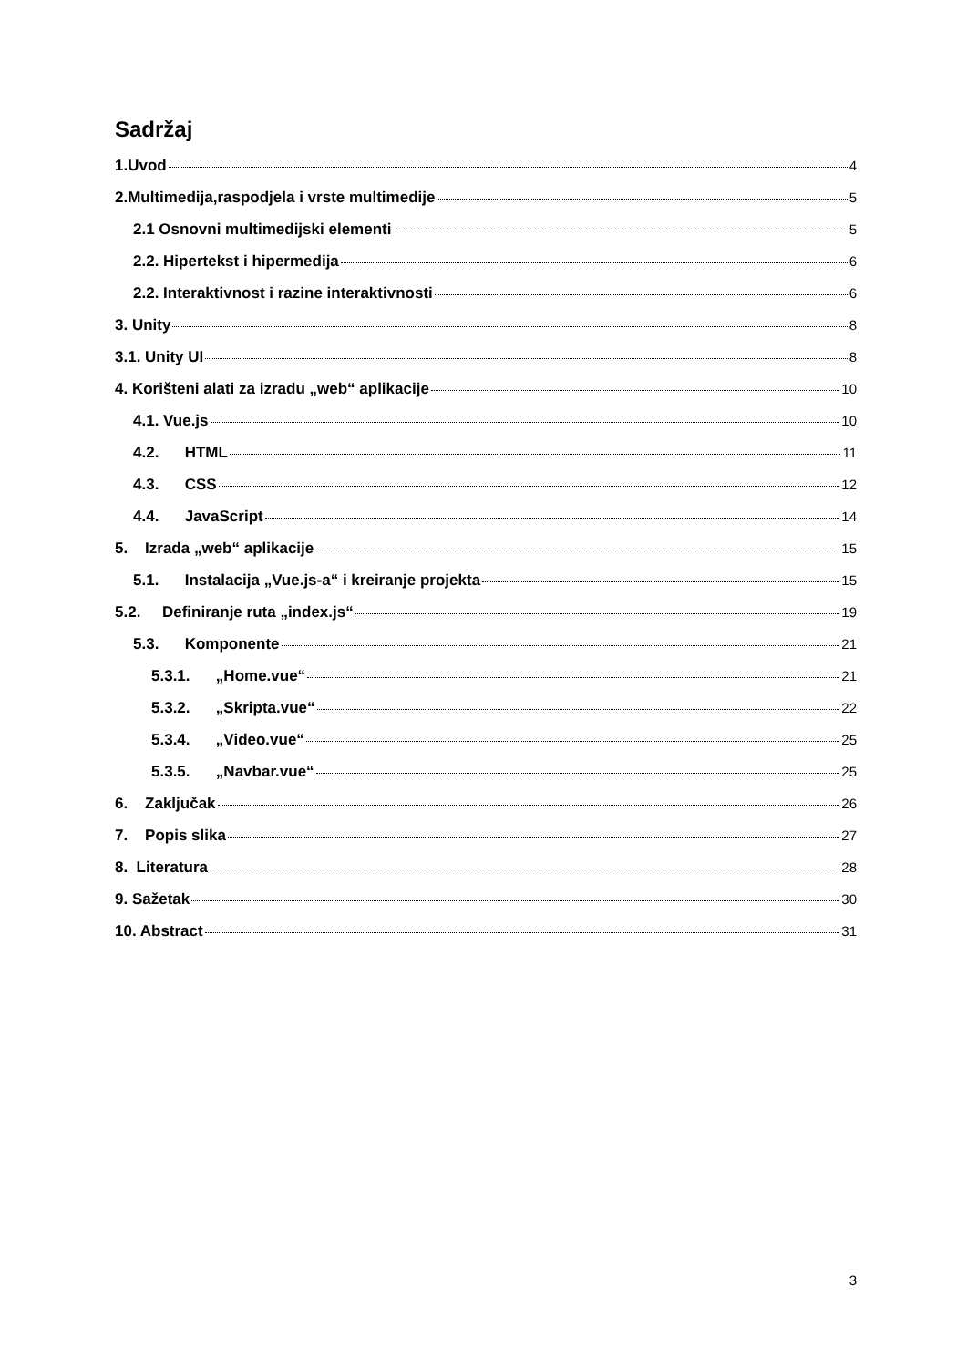Sadržaj
1.Uvod 4
2.Multimedija,raspodjela i vrste multimedije 5
2.1 Osnovni multimedijski elementi 5
2.2. Hipertekst i hipermedija 6
2.2. Interaktivnost i razine interaktivnosti 6
3. Unity 8
3.1. Unity UI 8
4. Korišteni alati za izradu „web“ aplikacije 10
4.1. Vue.js 10
4.2. HTML 11
4.3. CSS 12
4.4. JavaScript 14
5. Izrada „web“ aplikacije 15
5.1. Instalacija „Vue.js-a“ i kreiranje projekta 15
5.2. Definiranje ruta „index.js“ 19
5.3. Komponente 21
5.3.1. „Home.vue“ 21
5.3.2. „Skripta.vue“ 22
5.3.4. „Video.vue“ 25
5.3.5. „Navbar.vue“ 25
6. Zaključak 26
7. Popis slika 27
8. Literatura 28
9. Sažetak 30
10. Abstract 31
3